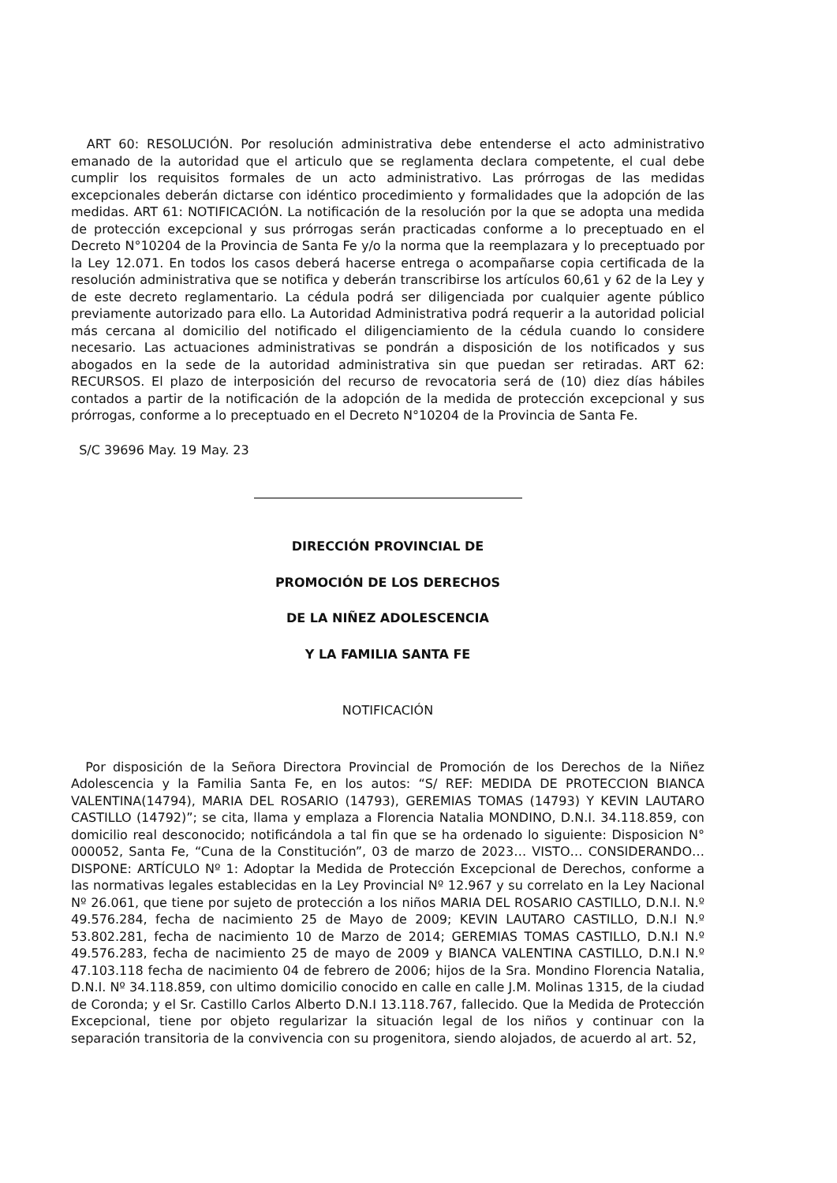ART 60: RESOLUCIÓN. Por resolución administrativa debe entenderse el acto administrativo emanado de la autoridad que el articulo que se reglamenta declara competente, el cual debe cumplir los requisitos formales de un acto administrativo. Las prórrogas de las medidas excepcionales deberán dictarse con idéntico procedimiento y formalidades que la adopción de las medidas. ART 61: NOTIFICACIÓN. La notificación de la resolución por la que se adopta una medida de protección excepcional y sus prórrogas serán practicadas conforme a lo preceptuado en el Decreto N°10204 de la Provincia de Santa Fe y/o la norma que la reemplazara y lo preceptuado por la Ley 12.071. En todos los casos deberá hacerse entrega o acompañarse copia certificada de la resolución administrativa que se notifica y deberán transcribirse los artículos 60,61 y 62 de la Ley y de este decreto reglamentario. La cédula podrá ser diligenciada por cualquier agente público previamente autorizado para ello. La Autoridad Administrativa podrá requerir a la autoridad policial más cercana al domicilio del notificado el diligenciamiento de la cédula cuando lo considere necesario. Las actuaciones administrativas se pondrán a disposición de los notificados y sus abogados en la sede de la autoridad administrativa sin que puedan ser retiradas. ART 62: RECURSOS. El plazo de interposición del recurso de revocatoria será de (10) diez días hábiles contados a partir de la notificación de la adopción de la medida de protección excepcional y sus prórrogas, conforme a lo preceptuado en el Decreto N°10204 de la Provincia de Santa Fe.
S/C 39696 May. 19 May. 23
DIRECCIÓN PROVINCIAL DE
PROMOCIÓN DE LOS DERECHOS
DE LA NIÑEZ ADOLESCENCIA
Y LA FAMILIA SANTA FE
NOTIFICACIÓN
Por disposición de la Señora Directora Provincial de Promoción de los Derechos de la Niñez Adolescencia y la Familia Santa Fe, en los autos: “S/ REF: MEDIDA DE PROTECCION BIANCA VALENTINA(14794), MARIA DEL ROSARIO (14793), GEREMIAS TOMAS (14793) Y KEVIN LAUTARO CASTILLO (14792)”; se cita, llama y emplaza a Florencia Natalia MONDINO, D.N.I. 34.118.859, con domicilio real desconocido; notificándola a tal fin que se ha ordenado lo siguiente: Disposicion N° 000052, Santa Fe, “Cuna de la Constitución”, 03 de marzo de 2023… VISTO… CONSIDERANDO… DISPONE: ARTÍCULO Nº 1: Adoptar la Medida de Protección Excepcional de Derechos, conforme a las normativas legales establecidas en la Ley Provincial Nº 12.967 y su correlato en la Ley Nacional Nº 26.061, que tiene por sujeto de protección a los niños MARIA DEL ROSARIO CASTILLO, D.N.I. N.º 49.576.284, fecha de nacimiento 25 de Mayo de 2009; KEVIN LAUTARO CASTILLO, D.N.I N.º 53.802.281, fecha de nacimiento 10 de Marzo de 2014; GEREMIAS TOMAS CASTILLO, D.N.I N.º 49.576.283, fecha de nacimiento 25 de mayo de 2009 y BIANCA VALENTINA CASTILLO, D.N.I N.º 47.103.118 fecha de nacimiento 04 de febrero de 2006; hijos de la Sra. Mondino Florencia Natalia, D.N.I. Nº 34.118.859, con ultimo domicilio conocido en calle en calle J.M. Molinas 1315, de la ciudad de Coronda; y el Sr. Castillo Carlos Alberto D.N.I 13.118.767, fallecido. Que la Medida de Protección Excepcional, tiene por objeto regularizar la situación legal de los niños y continuar con la separación transitoria de la convivencia con su progenitora, siendo alojados, de acuerdo al art. 52,